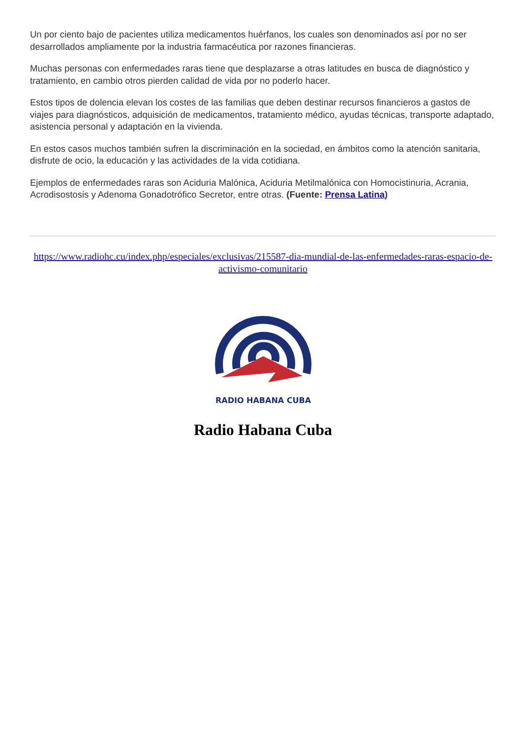Un por ciento bajo de pacientes utiliza medicamentos huérfanos, los cuales son denominados así por no ser desarrollados ampliamente por la industria farmacéutica por razones financieras.
Muchas personas con enfermedades raras tiene que desplazarse a otras latitudes en busca de diagnóstico y tratamiento, en cambio otros pierden calidad de vida por no poderlo hacer.
Estos tipos de dolencia elevan los costes de las familias que deben destinar recursos financieros a gastos de viajes para diagnósticos, adquisición de medicamentos, tratamiento médico, ayudas técnicas, transporte adaptado, asistencia personal y adaptación en la vivienda.
En estos casos muchos también sufren la discriminación en la sociedad, en ámbitos como la atención sanitaria, disfrute de ocio, la educación y las actividades de la vida cotidiana.
Ejemplos de enfermedades raras son Aciduria Malónica, Aciduria Metilmalónica con Homocistinuria, Acrania, Acrodisostosis y Adenoma Gonadotrófico Secretor, entre otras. (Fuente: Prensa Latina)
https://www.radiohc.cu/index.php/especiales/exclusivas/215587-dia-mundial-de-las-enfermedades-raras-espacio-de-activismo-comunitario
RADIO HABANA CUBA
Radio Habana Cuba